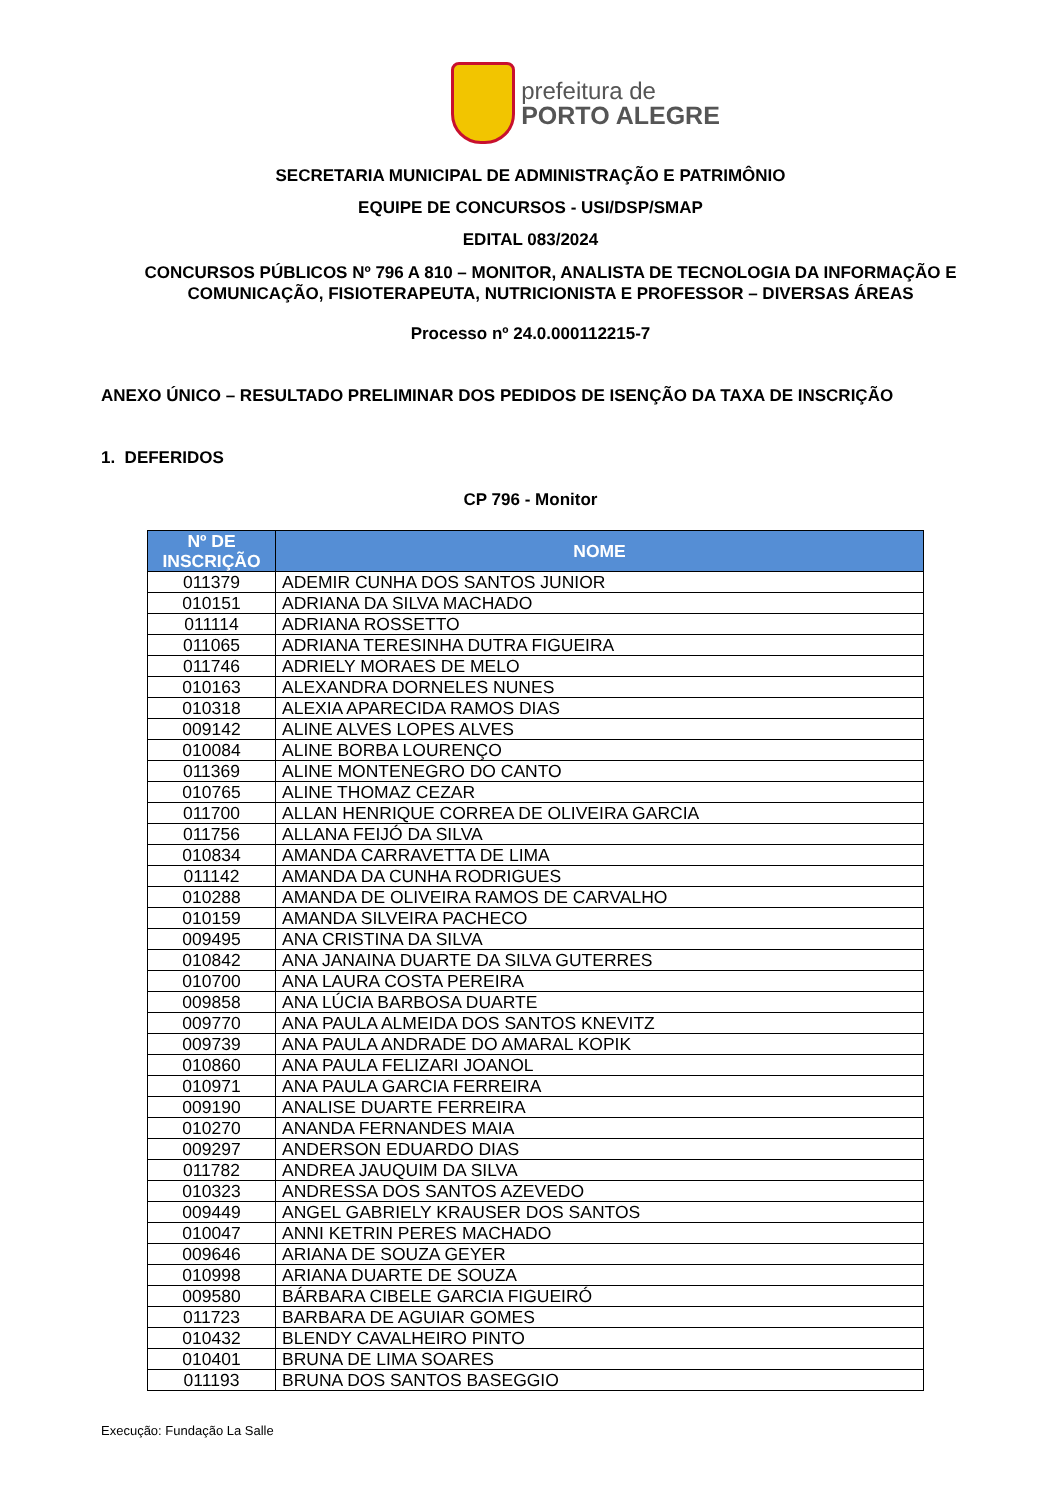prefeitura de
PORTO ALEGRE
SECRETARIA MUNICIPAL DE ADMINISTRAÇÃO E PATRIMÔNIO
EQUIPE DE CONCURSOS - USI/DSP/SMAP
EDITAL 083/2024
CONCURSOS PÚBLICOS Nº 796 A 810 – MONITOR, ANALISTA DE TECNOLOGIA DA INFORMAÇÃO E COMUNICAÇÃO, FISIOTERAPEUTA, NUTRICIONISTA E PROFESSOR – DIVERSAS ÁREAS
Processo nº 24.0.000112215-7
ANEXO ÚNICO – RESULTADO PRELIMINAR DOS PEDIDOS DE ISENÇÃO DA TAXA DE INSCRIÇÃO
1. DEFERIDOS
CP 796 - Monitor
| Nº DE INSCRIÇÃO | NOME |
| --- | --- |
| 011379 | ADEMIR CUNHA DOS SANTOS JUNIOR |
| 010151 | ADRIANA DA SILVA MACHADO |
| 011114 | ADRIANA ROSSETTO |
| 011065 | ADRIANA TERESINHA DUTRA FIGUEIRA |
| 011746 | ADRIELY MORAES DE MELO |
| 010163 | ALEXANDRA DORNELES NUNES |
| 010318 | ALEXIA APARECIDA RAMOS DIAS |
| 009142 | ALINE ALVES LOPES ALVES |
| 010084 | ALINE BORBA LOURENÇO |
| 011369 | ALINE MONTENEGRO DO CANTO |
| 010765 | ALINE THOMAZ CEZAR |
| 011700 | ALLAN HENRIQUE CORREA DE OLIVEIRA GARCIA |
| 011756 | ALLANA FEIJÓ DA SILVA |
| 010834 | AMANDA CARRAVETTA DE LIMA |
| 011142 | AMANDA DA CUNHA RODRIGUES |
| 010288 | AMANDA DE OLIVEIRA RAMOS DE CARVALHO |
| 010159 | AMANDA SILVEIRA PACHECO |
| 009495 | ANA CRISTINA DA SILVA |
| 010842 | ANA JANAINA DUARTE DA SILVA GUTERRES |
| 010700 | ANA LAURA COSTA PEREIRA |
| 009858 | ANA LÚCIA BARBOSA DUARTE |
| 009770 | ANA PAULA ALMEIDA DOS SANTOS KNEVITZ |
| 009739 | ANA PAULA ANDRADE DO AMARAL KOPIK |
| 010860 | ANA PAULA FELIZARI JOANOL |
| 010971 | ANA PAULA GARCIA FERREIRA |
| 009190 | ANALISE DUARTE FERREIRA |
| 010270 | ANANDA FERNANDES MAIA |
| 009297 | ANDERSON EDUARDO DIAS |
| 011782 | ANDREA JAUQUIM DA SILVA |
| 010323 | ANDRESSA DOS SANTOS AZEVEDO |
| 009449 | ANGEL GABRIELY KRAUSER DOS SANTOS |
| 010047 | ANNI KETRIN PERES MACHADO |
| 009646 | ARIANA DE SOUZA GEYER |
| 010998 | ARIANA DUARTE DE SOUZA |
| 009580 | BÁRBARA CIBELE GARCIA FIGUEIRÓ |
| 011723 | BARBARA DE AGUIAR GOMES |
| 010432 | BLENDY CAVALHEIRO PINTO |
| 010401 | BRUNA DE LIMA SOARES |
| 011193 | BRUNA DOS SANTOS BASEGGIO |
Execução: Fundação La Salle